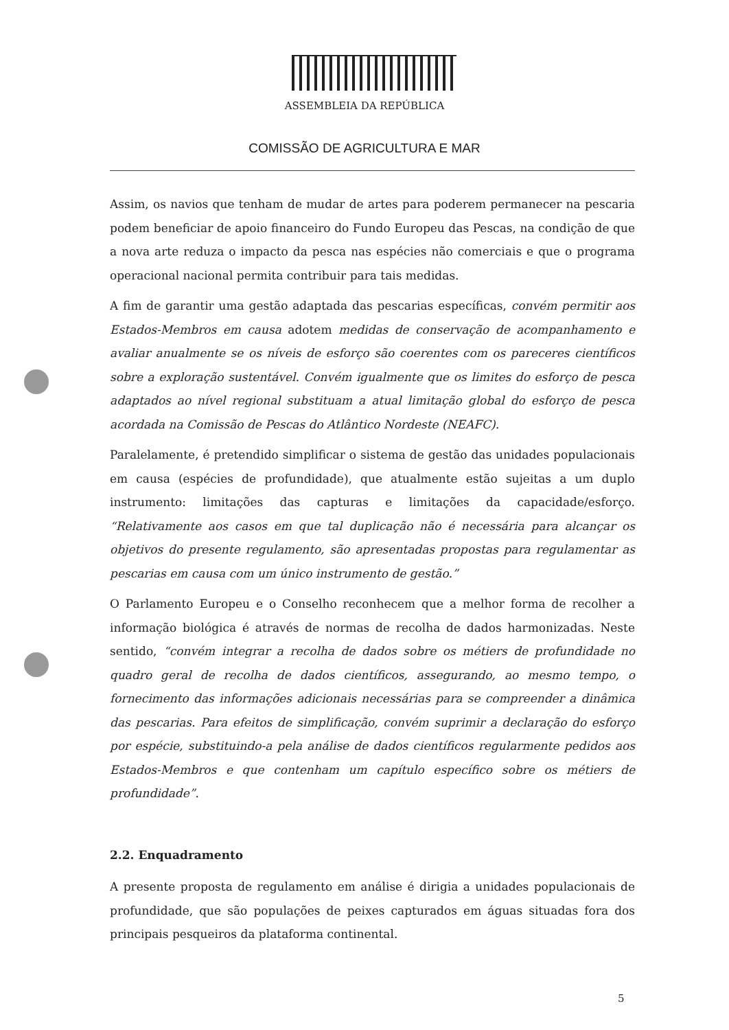ASSEMBLEIA DA REPÚBLICA
COMISSÃO DE AGRICULTURA E MAR
Assim, os navios que tenham de mudar de artes para poderem permanecer na pescaria podem beneficiar de apoio financeiro do Fundo Europeu das Pescas, na condição de que a nova arte reduza o impacto da pesca nas espécies não comerciais e que o programa operacional nacional permita contribuir para tais medidas.
A fim de garantir uma gestão adaptada das pescarias específicas, convém permitir aos Estados-Membros em causa adotem medidas de conservação de acompanhamento e avaliar anualmente se os níveis de esforço são coerentes com os pareceres científicos sobre a exploração sustentável. Convém igualmente que os limites do esforço de pesca adaptados ao nível regional substituam a atual limitação global do esforço de pesca acordada na Comissão de Pescas do Atlântico Nordeste (NEAFC).
Paralelamente, é pretendido simplificar o sistema de gestão das unidades populacionais em causa (espécies de profundidade), que atualmente estão sujeitas a um duplo instrumento: limitações das capturas e limitações da capacidade/esforço. “Relativamente aos casos em que tal duplicação não é necessária para alcançar os objetivos do presente regulamento, são apresentadas propostas para regulamentar as pescarias em causa com um único instrumento de gestão.”
O Parlamento Europeu e o Conselho reconhecem que a melhor forma de recolher a informação biológica é através de normas de recolha de dados harmonizadas. Neste sentido, “convém integrar a recolha de dados sobre os métiers de profundidade no quadro geral de recolha de dados científicos, assegurando, ao mesmo tempo, o fornecimento das informações adicionais necessárias para se compreender a dinâmica das pescarias. Para efeitos de simplificação, convém suprimir a declaração do esforço por espécie, substituindo-a pela análise de dados científicos regularmente pedidos aos Estados-Membros e que contenham um capítulo específico sobre os métiers de profundidade”.
2.2. Enquadramento
A presente proposta de regulamento em análise é dirigia a unidades populacionais de profundidade, que são populações de peixes capturados em águas situadas fora dos principais pesqueiros da plataforma continental.
5